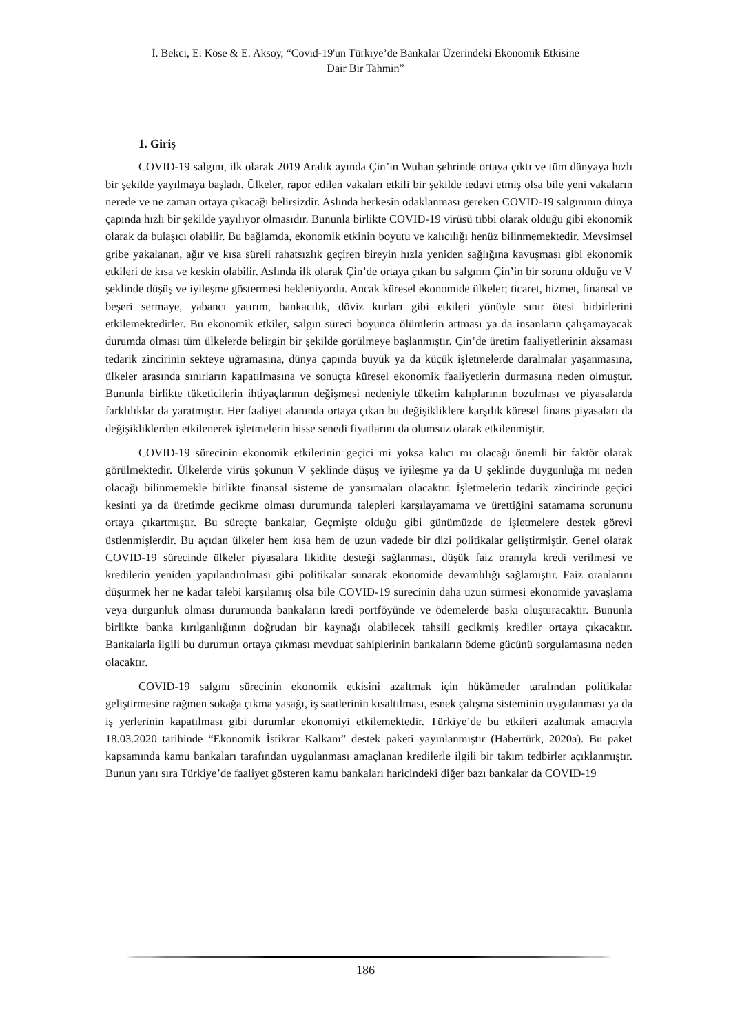İ. Bekci, E. Köse & E. Aksoy, “Covid-19'un Türkiye’de Bankalar Üzerindeki Ekonomik Etkisine
Dair Bir Tahmin”
1. Giriş
COVID-19 salgını, ilk olarak 2019 Aralık ayında Çin’in Wuhan şehrinde ortaya çıktı ve tüm dünyaya hızlı bir şekilde yayılmaya başladı. Ülkeler, rapor edilen vakaları etkili bir şekilde tedavi etmiş olsa bile yeni vakaların nerede ve ne zaman ortaya çıkacağı belirsizdir. Aslında herkesin odaklanması gereken COVID-19 salgınının dünya çapında hızlı bir şekilde yayılıyor olmasıdır. Bununla birlikte COVID-19 virüsü tıbbi olarak olduğu gibi ekonomik olarak da bulaşıcı olabilir. Bu bağlamda, ekonomik etkinin boyutu ve kalıcılığı henüz bilinmemektedir. Mevsimsel gribe yakalanan, ağır ve kısa süreli rahatsızlık geçiren bireyin hızla yeniden sağlığına kavuşması gibi ekonomik etkileri de kısa ve keskin olabilir. Aslında ilk olarak Çin’de ortaya çıkan bu salgının Çin’in bir sorunu olduğu ve V şeklinde düşüş ve iyileşme göstermesi bekleniyordu. Ancak küresel ekonomide ülkeler; ticaret, hizmet, finansal ve beşeri sermaye, yabancı yatırım, bankacılık, döviz kurları gibi etkileri yönüyle sınır ötesi birbirlerini etkilemektedirler. Bu ekonomik etkiler, salgın süreci boyunca ölümlerin artması ya da insanların çalışamayacak durumda olması tüm ülkelerde belirgin bir şekilde görülmeye başlanmıştır. Çin’de üretim faaliyetlerinin aksaması tedarik zincirinin sekteye uğramasına, dünya çapında büyük ya da küçük işletmelerde daralmalar yaşanmasına, ülkeler arasında sınırların kapatılmasına ve sonuçta küresel ekonomik faaliyetlerin durmasına neden olmuştur. Bununla birlikte tüketicilerin ihtiyaçlarının değişmesi nedeniyle tüketim kalıplarının bozulması ve piyasalarda farklılıklar da yaratmıştır. Her faaliyet alanında ortaya çıkan bu değişikliklere karşılık küresel finans piyasaları da değişikliklerden etkilenerek işletmelerin hisse senedi fiyatlarını da olumsuz olarak etkilenmiştir.
COVID-19 sürecinin ekonomik etkilerinin geçici mi yoksa kalıcı mı olacağı önemli bir faktör olarak görülmektedir. Ülkelerde virüs şokunun V şeklinde düşüş ve iyileşme ya da U şeklinde duygunluğa mı neden olacağı bilinmemekle birlikte finansal sisteme de yansımaları olacaktır. İşletmelerin tedarik zincirinde geçici kesinti ya da üretimde gecikme olması durumunda talepleri karşılayamama ve ürettiğini satamama sorununu ortaya çıkartmıştır. Bu süreçte bankalar, Geçmişte olduğu gibi günümüzde de işletmelere destek görevi üstlenmişlerdir. Bu açıdan ülkeler hem kısa hem de uzun vadede bir dizi politikalar geliştirmiştir. Genel olarak COVID-19 sürecinde ülkeler piyasalara likidite desteği sağlanması, düşük faiz oranıyla kredi verilmesi ve kredilerin yeniden yapılandırılması gibi politikalar sunarak ekonomide devamlılığı sağlamıştır. Faiz oranlarını düşürmek her ne kadar talebi karşılamış olsa bile COVID-19 sürecinin daha uzun sürmesi ekonomide yavaşlama veya durgunluk olması durumunda bankaların kredi portföyünde ve ödemelerde baskı oluşturacaktır. Bununla birlikte banka kırılganlığının doğrudan bir kaynağı olabilecek tahsili gecikmiş krediler ortaya çıkacaktır. Bankalarla ilgili bu durumun ortaya çıkması mevduat sahiplerinin bankaların ödeme gücünü sorgulamasına neden olacaktır.
COVID-19 salgını sürecinin ekonomik etkisini azaltmak için hükümetler tarafından politikalar geliştirmesine rağmen sokağa çıkma yasağı, iş saatlerinin kısaltılması, esnek çalışma sisteminin uygulanması ya da iş yerlerinin kapatılması gibi durumlar ekonomiyi etkilemektedir. Türkiye’de bu etkileri azaltmak amacıyla 18.03.2020 tarihinde “Ekonomik İstikrar Kalkanı” destek paketi yayınlanmıştır (Habertürk, 2020a). Bu paket kapsamında kamu bankaları tarafından uygulanması amaçlanan kredilerle ilgili bir takım tedbirler açıklanmıştır. Bunun yanı sıra Türkiye’de faaliyet gösteren kamu bankaları haricindeki diğer bazı bankalar da COVID-19
186